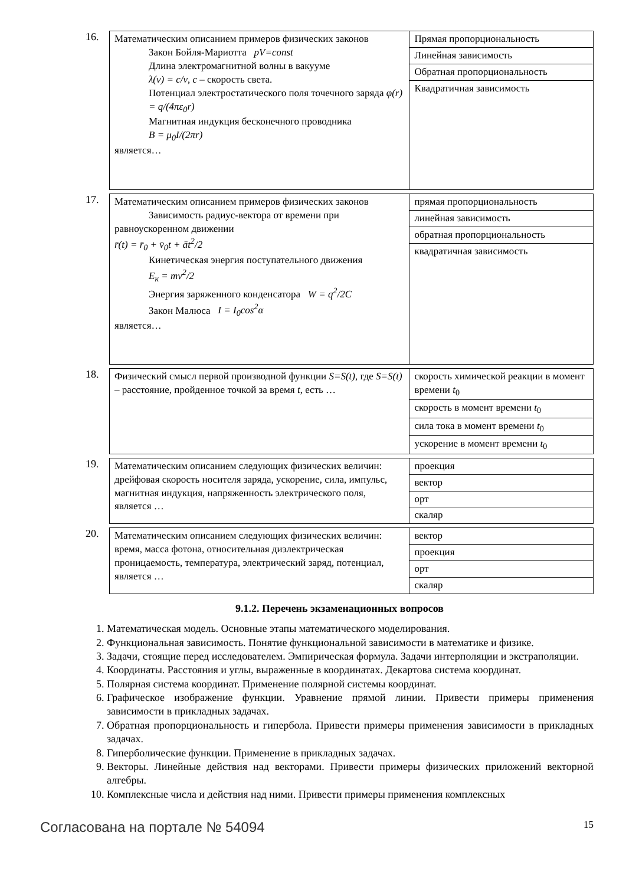16.
| Математическим описанием примеров физических законов Закон Бойля-Мариотта pV=const Длина электромагнитной волны в вакууме λ(ν) = c/ν , c – скорость света. Потенциал электростатического поля точечного заряда φ(r) = q/(4πε<sub>0</sub>r) Магнитная индукция бесконечного проводника B = μ<sub>0</sub>I/(2πr) является… | Прямая пропорциональность |
| | Линейная зависимость |
| | Обратная пропорциональность |
| | Квадратичная зависимость |
17.
| Математическим описанием примеров физических законов Зависимость радиус-вектора от времени при равноускоренном движении r̄(t) = r̄<sub>0</sub> + v̄<sub>0</sub>t + āt<sup>2</sup>/2 Кинетическая энергия поступательного движения E<sub>к</sub> = mv<sup>2</sup>/2 Энергия заряженного конденсатора W = q<sup>2</sup>/2C Закон Малюса I = I<sub>0</sub>cos<sup>2</sup>α является… | прямая пропорциональность |
| | линейная зависимость |
| | обратная пропорциональность |
| | квадратичная зависимость |
18.
| Физический смысл первой производной функции S=S(t) , где S=S(t) – расстояние, пройденное точкой за время t , есть … | скорость химической реакции в момент времени t<sub>0</sub> |
| | скорость в момент времени t<sub>0</sub> |
| | сила тока в момент времени t<sub>0</sub> |
| | ускорение в момент времени t<sub>0</sub> |
19.
| Математическим описанием следующих физических величин: дрейфовая скорость носителя заряда, ускорение, сила, импульс, магнитная индукция, напряженность электрического поля, является … | проекция |
| | вектор |
| | орт |
| | скаляр |
20.
| Математическим описанием следующих физических величин: время, масса фотона, относительная диэлектрическая проницаемость, температура, электрический заряд, потенциал, является … | вектор |
| | проекция |
| | орт |
| | скаляр |
9.1.2. Перечень экзаменационных вопросов
1. Математическая модель. Основные этапы математического моделирования.
2. Функциональная зависимость. Понятие функциональной зависимости в математике и физике.
3. Задачи, стоящие перед исследователем. Эмпирическая формула. Задачи интерполяции и экстраполяции.
4. Координаты. Расстояния и углы, выраженные в координатах. Декартова система координат.
5. Полярная система координат. Применение полярной системы координат.
6. Графическое изображение функции. Уравнение прямой линии. Привести примеры применения зависимости в прикладных задачах.
7. Обратная пропорциональность и гипербола. Привести примеры применения зависимости в прикладных задачах.
8. Гиперболические функции. Применение в прикладных задачах.
9. Векторы. Линейные действия над векторами. Привести примеры физических приложений векторной алгебры.
10. Комплексные числа и действия над ними. Привести примеры применения комплексных
Согласована на портале № 54094 15